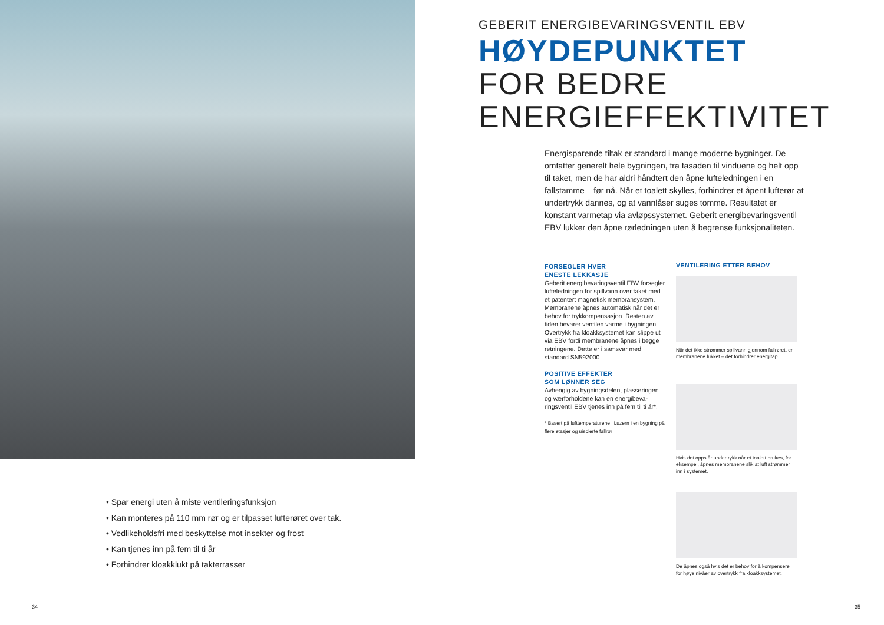• Spar energi uten å miste ventileringsfunksjon
• Kan monteres på 110 mm rør og er tilpasset lufterøret over tak.
• Vedlikeholdsfri med beskyttelse mot insekter og frost
• Kan tjenes inn på fem til ti år
• Forhindrer kloakklukt på takterrasser
34
GEBERIT ENERGIBEVARINGSVENTIL EBV
HØYDEPUNKTET
FOR BEDRE
ENERGIEFFEKTIVITET
Energisparende tiltak er standard i mange moderne bygninger. De omfatter generelt hele bygningen, fra fasaden til vinduene og helt opp til taket, men de har aldri håndtert den åpne lufteledningen i en fallstamme – før nå. Når et toalett skylles, forhindrer et åpent lufterør at undertrykk dannes, og at vannlåser suges tomme. Resultatet er konstant varmetap via avløpssystemet. Geberit energibevaringsventil EBV lukker den åpne rørledningen uten å begrense funksjonaliteten.
FORSEGLER HVER
ENESTE LEKKASJE
Geberit energibevaringsventil EBV forsegler lufteledningen for spillvann over taket med et patentert magnetisk membransystem. Membranene åpnes automatisk når det er behov for trykkom­pensasjon. Resten av tiden bevarer ventilen varme i bygningen. Overtrykk fra kloakksystemet kan slippe ut via EBV fordi membranene åpnes i begge retningene. Dette er i samsvar med standard SN592000.
POSITIVE EFFEKTER
SOM LØNNER SEG
Avhengig av bygningsdelen, plasseringen og værforholdene kan en energibeva­ringsventil EBV tjenes inn på fem til ti år*.
* Basert på lufttemperaturene i Luzern i en bygning på flere etasjer og uisolerte fallrør
VENTILERING ETTER BEHOV
Når det ikke strømmer spillvann gjennom fallrøret, er membranene lukket – det forhindrer energitap.
Hvis det oppstår undertrykk når et toalett brukes, for eksempel, åpnes membranene slik at luft strømmer inn i systemet.
De åpnes også hvis det er behov for å kompensere for høye nivåer av overtrykk fra kloakksystemet.
35